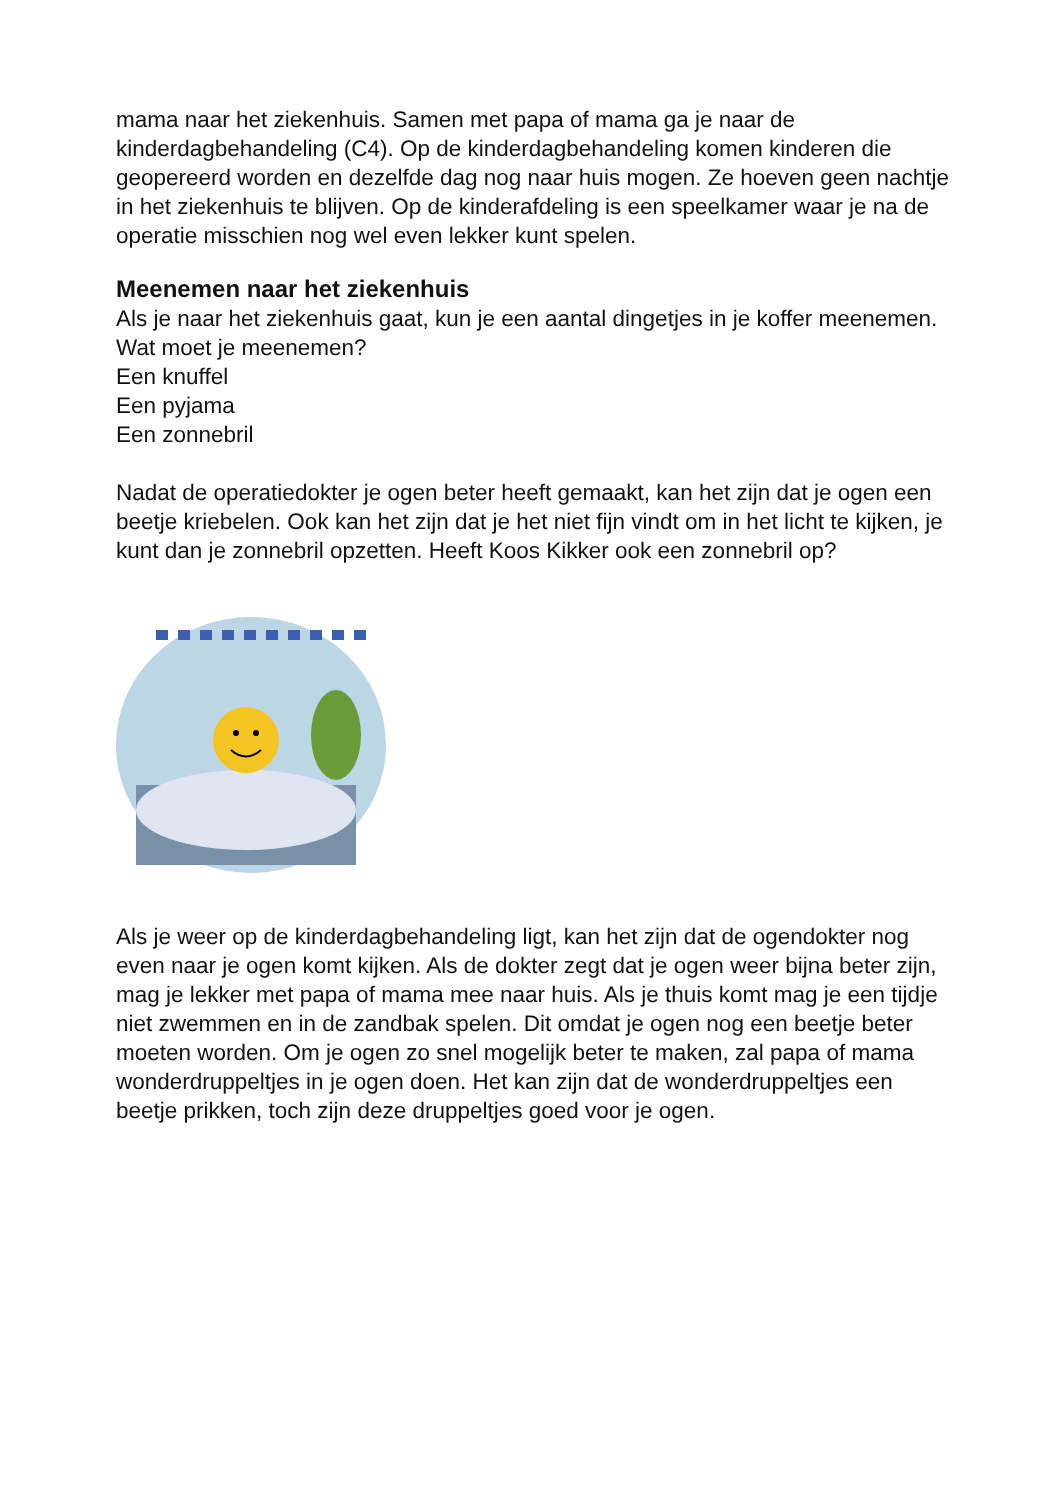mama naar het ziekenhuis. Samen met papa of mama ga je naar de kinderdagbehandeling (C4). Op de kinderdagbehandeling komen kinderen die geopereerd worden en dezelfde dag nog naar huis mogen. Ze hoeven geen nachtje in het ziekenhuis te blijven. Op de kinderafdeling is een speelkamer waar je na de operatie misschien nog wel even lekker kunt spelen.
Meenemen naar het ziekenhuis
Als je naar het ziekenhuis gaat, kun je een aantal dingetjes in je koffer meenemen. Wat moet je meenemen?
Een knuffel
Een pyjama
Een zonnebril
Nadat de operatiedokter je ogen beter heeft gemaakt, kan het zijn dat je ogen een beetje kriebelen. Ook kan het zijn dat je het niet fijn vindt om in het licht te kijken, je kunt dan je zonnebril opzetten. Heeft Koos Kikker ook een zonnebril op?
Als je weer op de kinderdagbehandeling ligt, kan het zijn dat de ogendokter nog even naar je ogen komt kijken. Als de dokter zegt dat je ogen weer bijna beter zijn, mag je lekker met papa of mama mee naar huis. Als je thuis komt mag je een tijdje niet zwemmen en in de zandbak spelen. Dit omdat je ogen nog een beetje beter moeten worden. Om je ogen zo snel mogelijk beter te maken, zal papa of mama wonderdruppeltjes in je ogen doen. Het kan zijn dat de wonderdruppeltjes een beetje prikken, toch zijn deze druppeltjes goed voor je ogen.